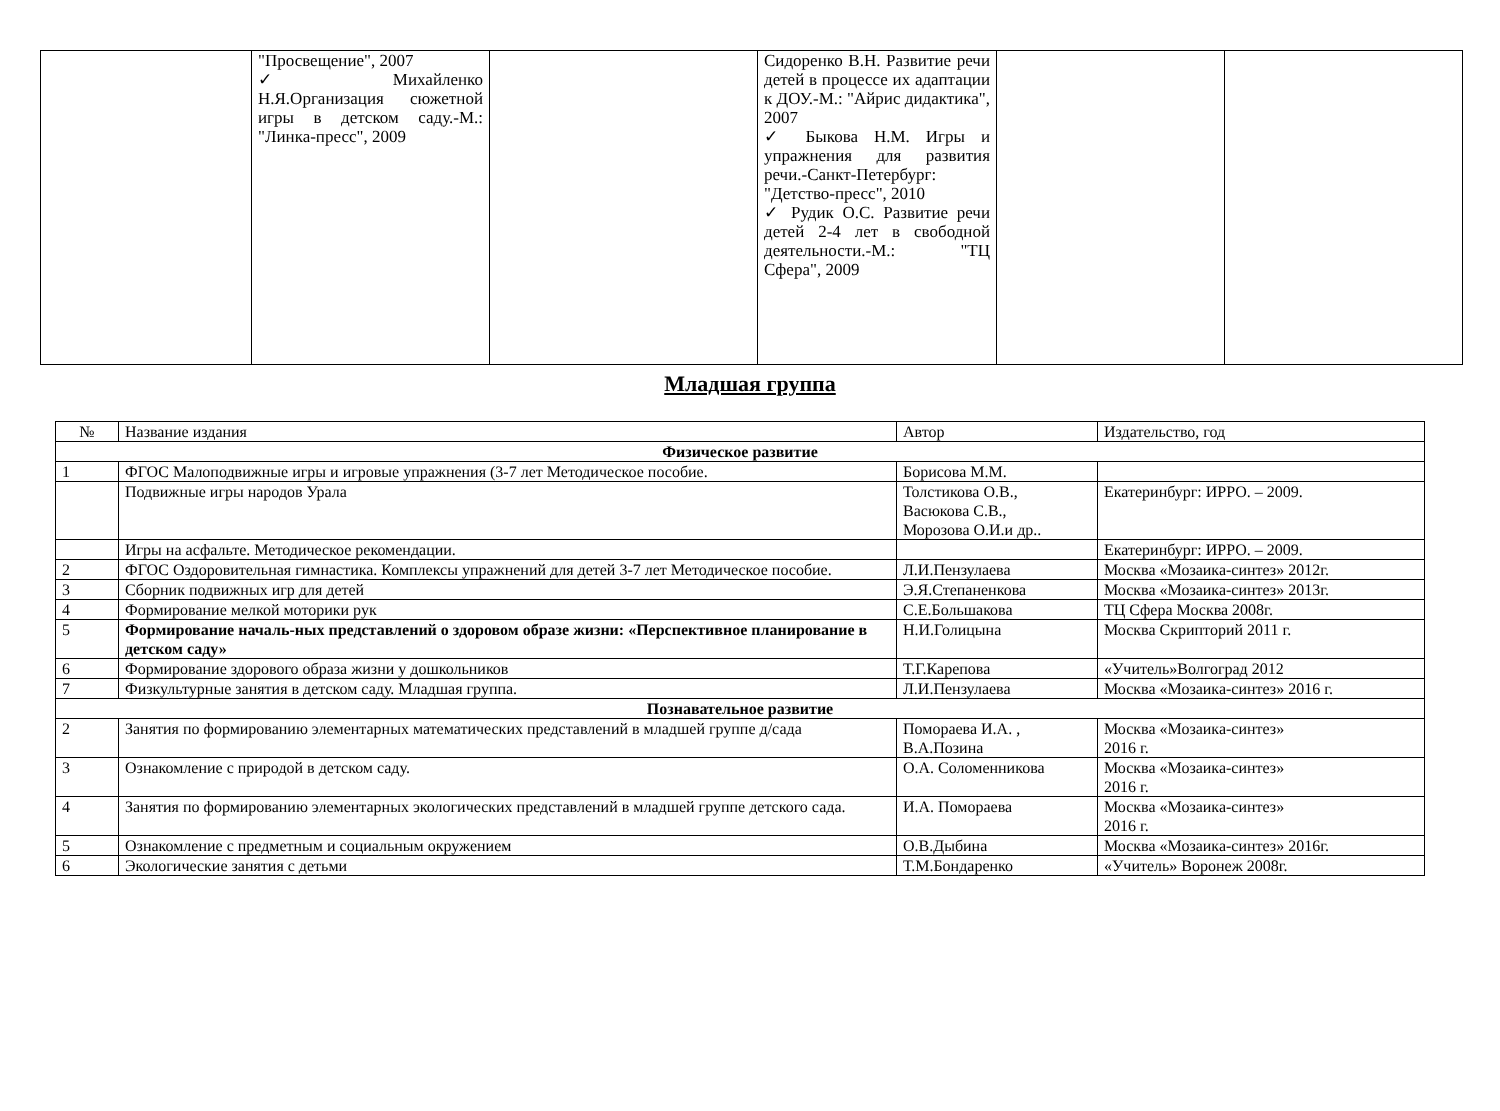| | "Просвещение", 2007 ✓ Михайленко Н.Я.Организация сюжетной игры в детском саду.-М.: "Линка-пресс", 2009 | | Сидоренко В.Н. Развитие речи детей в процессе их адаптации к ДОУ.-М.: "Айрис дидактика", 2007 ✓ Быкова Н.М. Игры и упражнения для развития речи.-Санкт-Петербург: "Детство-пресс", 2010 ✓ Рудик О.С. Развитие речи детей 2-4 лет в свободной деятельности.-М.: "ТЦ Сфера", 2009 | | |
Младшая группа
| № | Название издания | Автор | Издательство, год |
| Физическое развитие | | | |
| 1 | ФГОС Малоподвижные игры и игровые упражнения (3-7 лет Методическое пособие. | Борисова М.М. | |
| | Подвижные игры народов Урала | Толстикова О.В., Васюкова С.В., Морозова О.И.и др.. | Екатеринбург: ИРРО. – 2009. |
| | Игры на асфальте. Методическое рекомендации. | | Екатеринбург: ИРРО. – 2009. |
| 2 | ФГОС Оздоровительная гимнастика. Комплексы упражнений для детей 3-7 лет Методическое пособие. | Л.И.Пензулаева | Москва «Мозаика-синтез» 2012г. |
| 3 | Сборник подвижных игр для детей | Э.Я.Степаненкова | Москва «Мозаика-синтез» 2013г. |
| 4 | Формирование мелкой моторики рук | С.Е.Большакова | ТЦ Сфера Москва 2008г. |
| 5 | Формирование началь-ных представлений о здоровом образе жизни: «Перспективное планирование в детском саду» | Н.И.Голицына | Москва Скрипторий 2011 г. |
| 6 | Формирование здорового образа жизни у дошкольников | Т.Г.Карепова | «Учитель»Волгоград 2012 |
| 7 | Физкультурные занятия в детском саду. Младшая группа. | Л.И.Пензулаева | Москва «Мозаика-синтез» 2016 г. |
| Познавательное развитие | | | |
| 2 | Занятия по формированию элементарных математических представлений в младшей группе д/сада | Помораева И.А. , В.А.Позина | Москва «Мозаика-синтез» 2016 г. |
| 3 | Ознакомление с природой в детском саду. | О.А. Соломенникова | Москва «Мозаика-синтез» 2016 г. |
| 4 | Занятия по формированию элементарных экологических представлений в младшей группе детского сада. | И.А. Помораева | Москва «Мозаика-синтез» 2016 г. |
| 5 | Ознакомление с предметным и социальным окружением | О.В.Дыбина | Москва «Мозаика-синтез» 2016г. |
| 6 | Экологические занятия с детьми | Т.М.Бондаренко | «Учитель» Воронеж 2008г. |